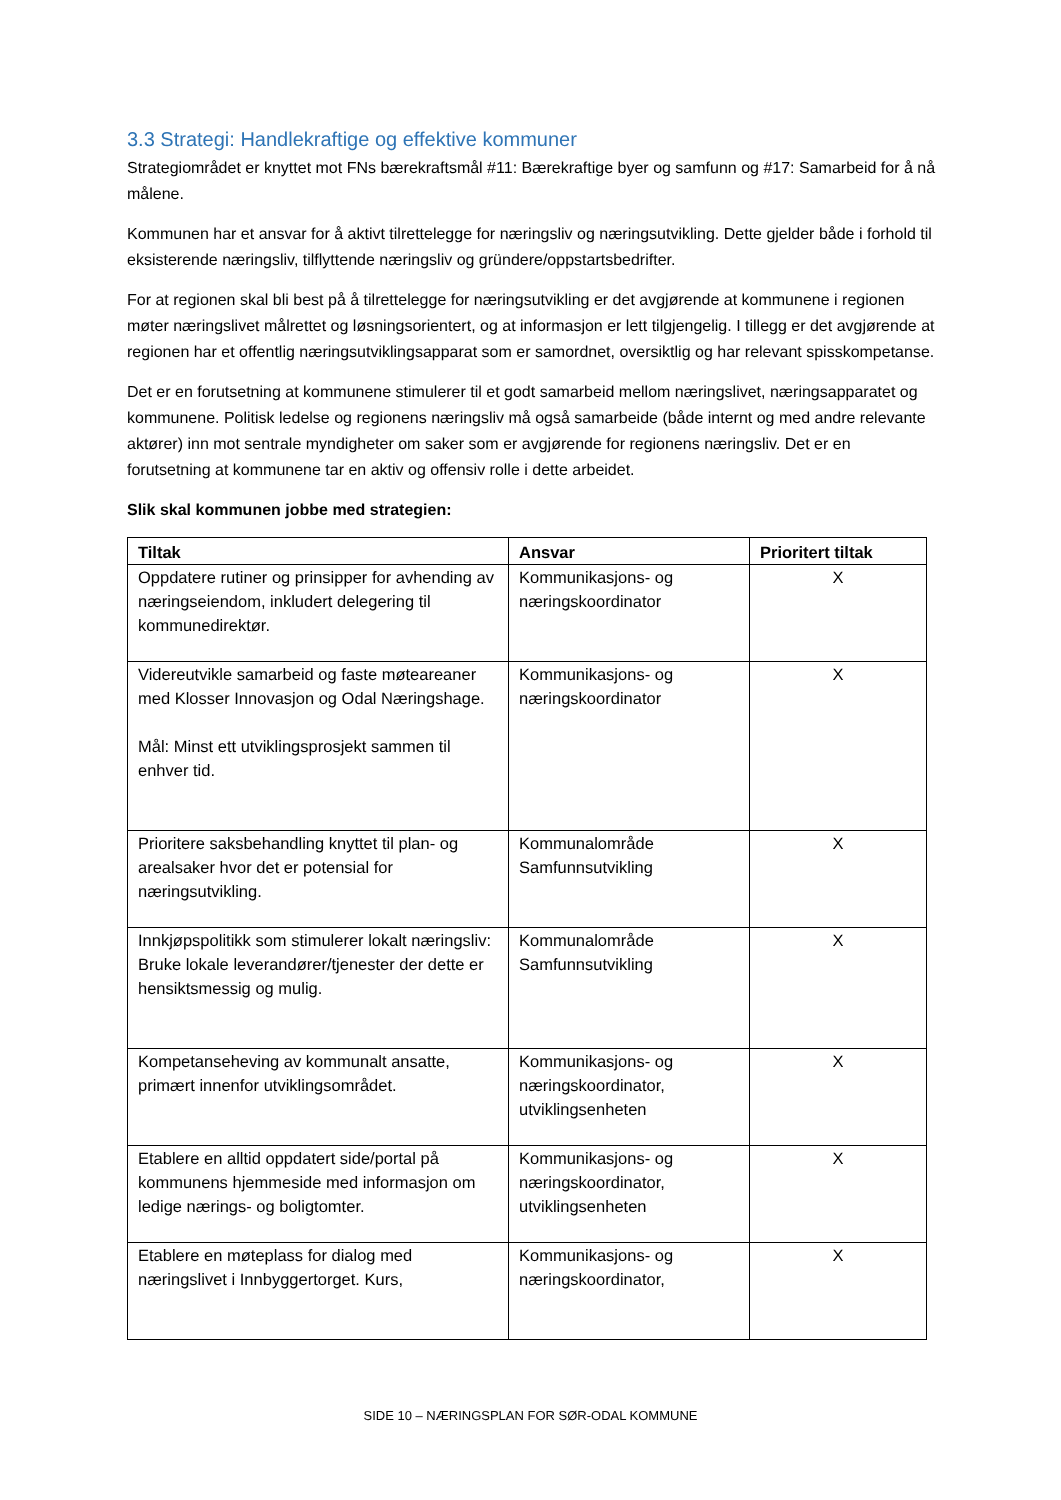3.3 Strategi: Handlekraftige og effektive kommuner
Strategiområdet er knyttet mot FNs bærekraftsmål #11: Bærekraftige byer og samfunn og #17: Samarbeid for å nå målene.
Kommunen har et ansvar for å aktivt tilrettelegge for næringsliv og næringsutvikling. Dette gjelder både i forhold til eksisterende næringsliv, tilflyttende næringsliv og gründere/oppstartsbedrifter.
For at regionen skal bli best på å tilrettelegge for næringsutvikling er det avgjørende at kommunene i regionen møter næringslivet målrettet og løsningsorientert, og at informasjon er lett tilgjengelig. I tillegg er det avgjørende at regionen har et offentlig næringsutviklingsapparat som er samordnet, oversiktlig og har relevant spisskompetanse.
Det er en forutsetning at kommunene stimulerer til et godt samarbeid mellom næringslivet, næringsapparatet og kommunene. Politisk ledelse og regionens næringsliv må også samarbeide (både internt og med andre relevante aktører) inn mot sentrale myndigheter om saker som er avgjørende for regionens næringsliv. Det er en forutsetning at kommunene tar en aktiv og offensiv rolle i dette arbeidet.
Slik skal kommunen jobbe med strategien:
| Tiltak | Ansvar | Prioritert tiltak |
| --- | --- | --- |
| Oppdatere rutiner og prinsipper for avhending av næringseiendom, inkludert delegering til kommunedirektør. | Kommunikasjons- og næringskoordinator | X |
| Videreutvikle samarbeid og faste møteareaner med Klosser Innovasjon og Odal Næringshage. Mål: Minst ett utviklingsprosjekt sammen til enhver tid. | Kommunikasjons- og næringskoordinator | X |
| Prioritere saksbehandling knyttet til plan- og arealsaker hvor det er potensial for næringsutvikling. | Kommunalområde Samfunnsutvikling | X |
| Innkjøpspolitikk som stimulerer lokalt næringsliv: Bruke lokale leverandører/tjenester der dette er hensiktsmessig og mulig. | Kommunalområde Samfunnsutvikling | X |
| Kompetanseheving av kommunalt ansatte, primært innenfor utviklingsområdet. | Kommunikasjons- og næringskoordinator, utviklingsenheten | X |
| Etablere en alltid oppdatert side/portal på kommunens hjemmeside med informasjon om ledige nærings- og boligtomter. | Kommunikasjons- og næringskoordinator, utviklingsenheten | X |
| Etablere en møteplass for dialog med næringslivet i Innbyggertorget. Kurs, | Kommunikasjons- og næringskoordinator, | X |
SIDE 10 – NÆRINGSPLAN FOR SØR-ODAL KOMMUNE